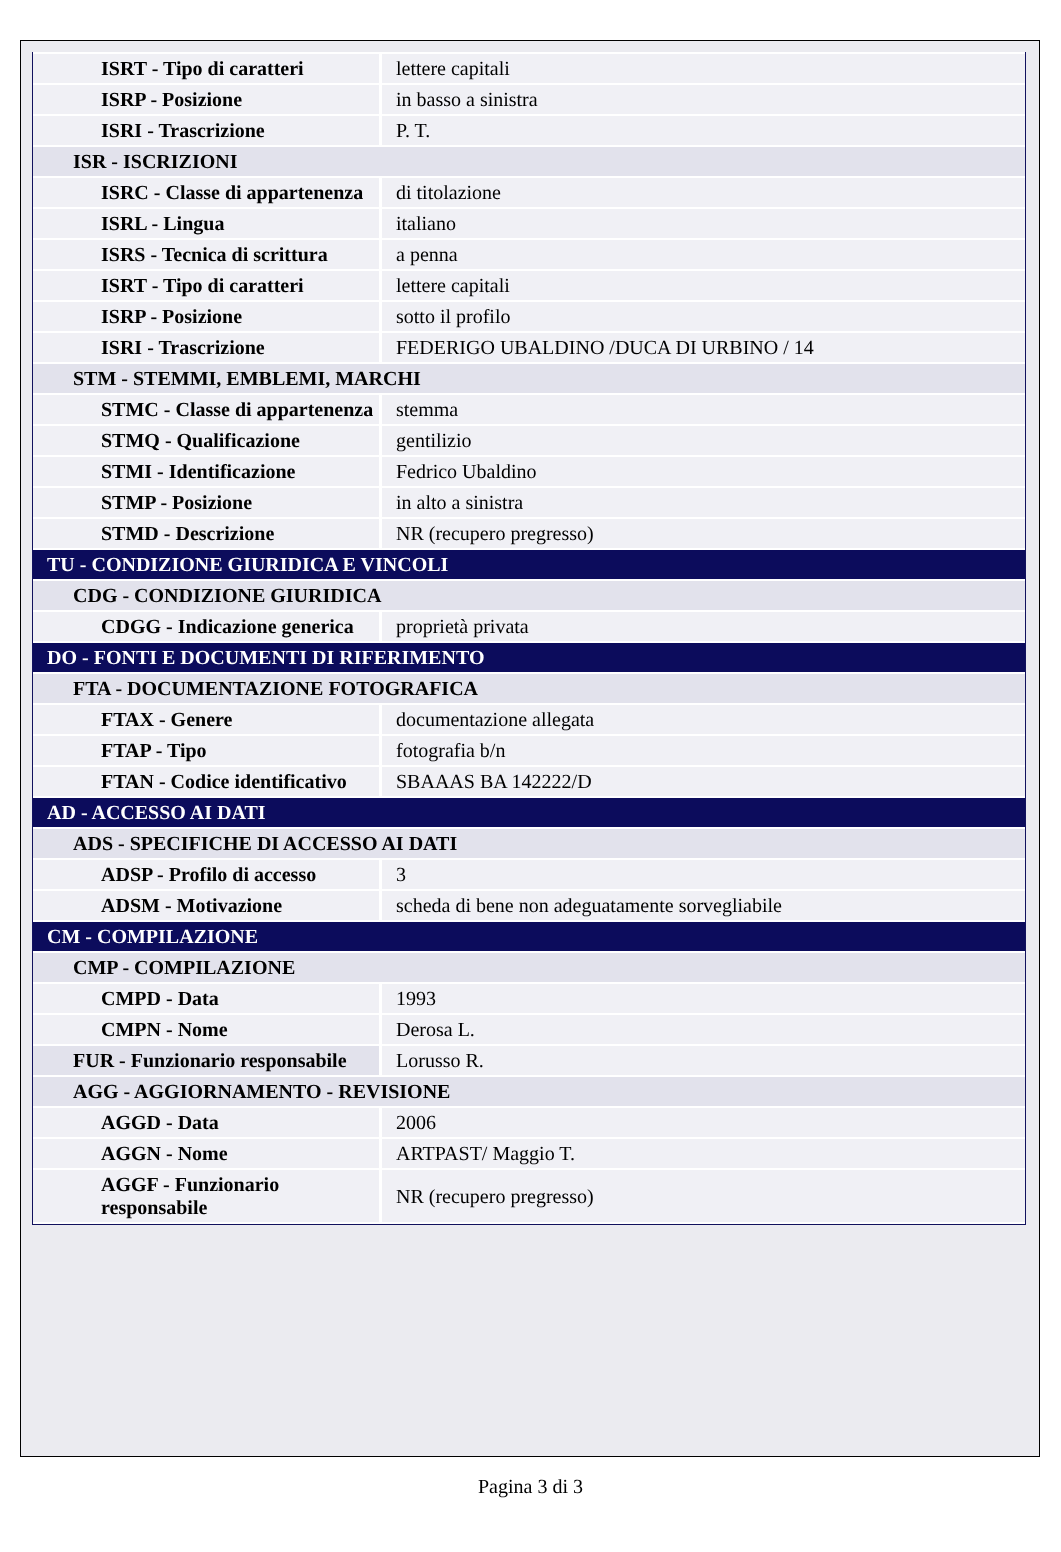| ISRT - Tipo di caratteri | lettere capitali |
| ISRP - Posizione | in basso a sinistra |
| ISRI - Trascrizione | P. T. |
| ISR - ISCRIZIONI | |
| ISRC - Classe di appartenenza | di titolazione |
| ISRL - Lingua | italiano |
| ISRS - Tecnica di scrittura | a penna |
| ISRT - Tipo di caratteri | lettere capitali |
| ISRP - Posizione | sotto il profilo |
| ISRI - Trascrizione | FEDERIGO UBALDINO /DUCA DI URBINO / 14 |
| STM - STEMMI, EMBLEMI, MARCHI | |
| STMC - Classe di appartenenza | stemma |
| STMQ - Qualificazione | gentilizio |
| STMI - Identificazione | Fedrico Ubaldino |
| STMP - Posizione | in alto a sinistra |
| STMD - Descrizione | NR (recupero pregresso) |
| TU - CONDIZIONE GIURIDICA E VINCOLI | |
| CDG - CONDIZIONE GIURIDICA | |
| CDGG - Indicazione generica | proprietà privata |
| DO - FONTI E DOCUMENTI DI RIFERIMENTO | |
| FTA - DOCUMENTAZIONE FOTOGRAFICA | |
| FTAX - Genere | documentazione allegata |
| FTAP - Tipo | fotografia b/n |
| FTAN - Codice identificativo | SBAAAS BA 142222/D |
| AD - ACCESSO AI DATI | |
| ADS - SPECIFICHE DI ACCESSO AI DATI | |
| ADSP - Profilo di accesso | 3 |
| ADSM - Motivazione | scheda di bene non adeguatamente sorvegliabile |
| CM - COMPILAZIONE | |
| CMP - COMPILAZIONE | |
| CMPD - Data | 1993 |
| CMPN - Nome | Derosa L. |
| FUR - Funzionario responsabile | Lorusso R. |
| AGG - AGGIORNAMENTO - REVISIONE | |
| AGGD - Data | 2006 |
| AGGN - Nome | ARTPAST/ Maggio T. |
| AGGF - Funzionario responsabile | NR (recupero pregresso) |
Pagina 3 di 3